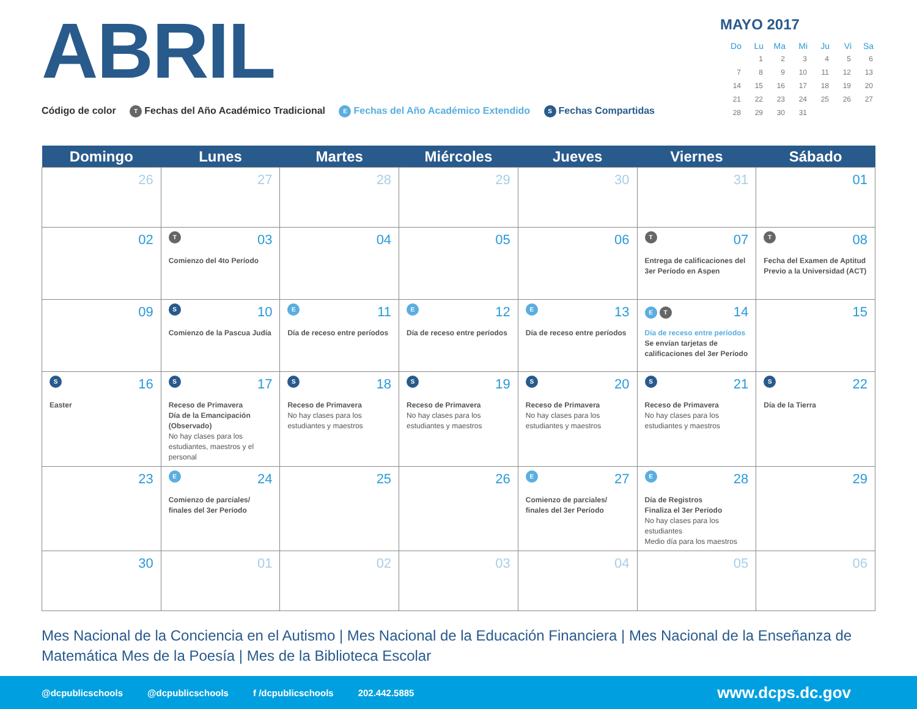ABRIL
Código de color T Fechas del Año Académico Tradicional E Fechas del Año Académico Extendido S Fechas Compartidas
MAYO 2017
| Do | Lu | Ma | Mi | Ju | Vi | Sa |
| --- | --- | --- | --- | --- | --- | --- |
| | 1 | 2 | 3 | 4 | 5 | 6 |
| 7 | 8 | 9 | 10 | 11 | 12 | 13 |
| 14 | 15 | 16 | 17 | 18 | 19 | 20 |
| 21 | 22 | 23 | 24 | 25 | 26 | 27 |
| 28 | 29 | 30 | 31 | | | |
| Domingo | Lunes | Martes | Miércoles | Jueves | Viernes | Sábado |
| --- | --- | --- | --- | --- | --- | --- |
| 26 | 27 | 28 | 29 | 30 | 31 | 01 |
| 02 | T 03 Comienzo del 4to Período | 04 | 05 | 06 | T 07 Entrega de calificaciones del 3er Período en Aspen | T 08 Fecha del Examen de Aptitud Previo a la Universidad (ACT) |
| 09 | S 10 Comienzo de la Pascua Judía | E 11 Día de receso entre períodos | E 12 Día de receso entre períodos | E 13 Día de receso entre períodos | E T 14 Día de receso entre períodos Se envían tarjetas de calificaciones del 3er Período | 15 |
| S 16 Easter | S 17 Receso de Primavera Día de la Emancipación (Observado) No hay clases para los estudiantes, maestros y el personal | S 18 Receso de Primavera No hay clases para los estudiantes y maestros | S 19 Receso de Primavera No hay clases para los estudiantes y maestros | S 20 Receso de Primavera No hay clases para los estudiantes y maestros | S 21 Receso de Primavera No hay clases para los estudiantes y maestros | S 22 Día de la Tierra |
| 23 | E 24 Comienzo de parciales/ finales del 3er Período | 25 | 26 | E 27 Comienzo de parciales/ finales del 3er Período | E 28 Día de Registros Finaliza el 3er Período No hay clases para los estudiantes Medio día para los maestros | 29 |
| 30 | 01 | 02 | 03 | 04 | 05 | 06 |
Mes Nacional de la Conciencia en el Autismo | Mes Nacional de la Educación Financiera | Mes Nacional de la Enseñanza de Matemática Mes de la Poesía | Mes de la Biblioteca Escolar
@dcpublicschools @dcpublicschools f /dcpublicschools 202.442.5885 www.dcps.dc.gov